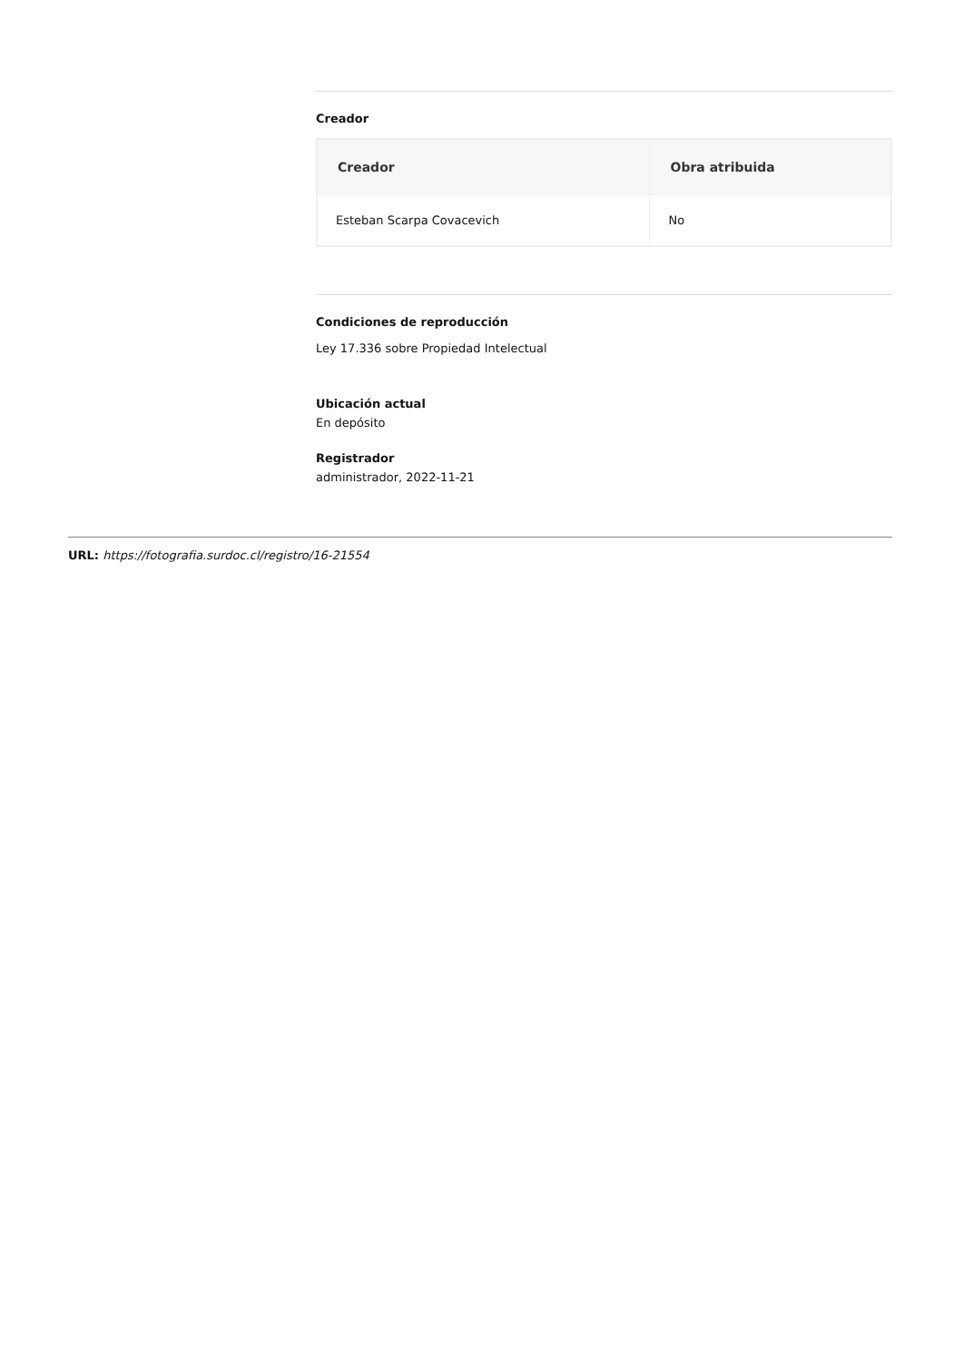Creador
| Creador | Obra atribuida |
| --- | --- |
| Esteban Scarpa Covacevich | No |
Condiciones de reproducción
Ley 17.336 sobre Propiedad Intelectual
Ubicación actual
En depósito
Registrador
administrador, 2022-11-21
URL: https://fotografia.surdoc.cl/registro/16-21554